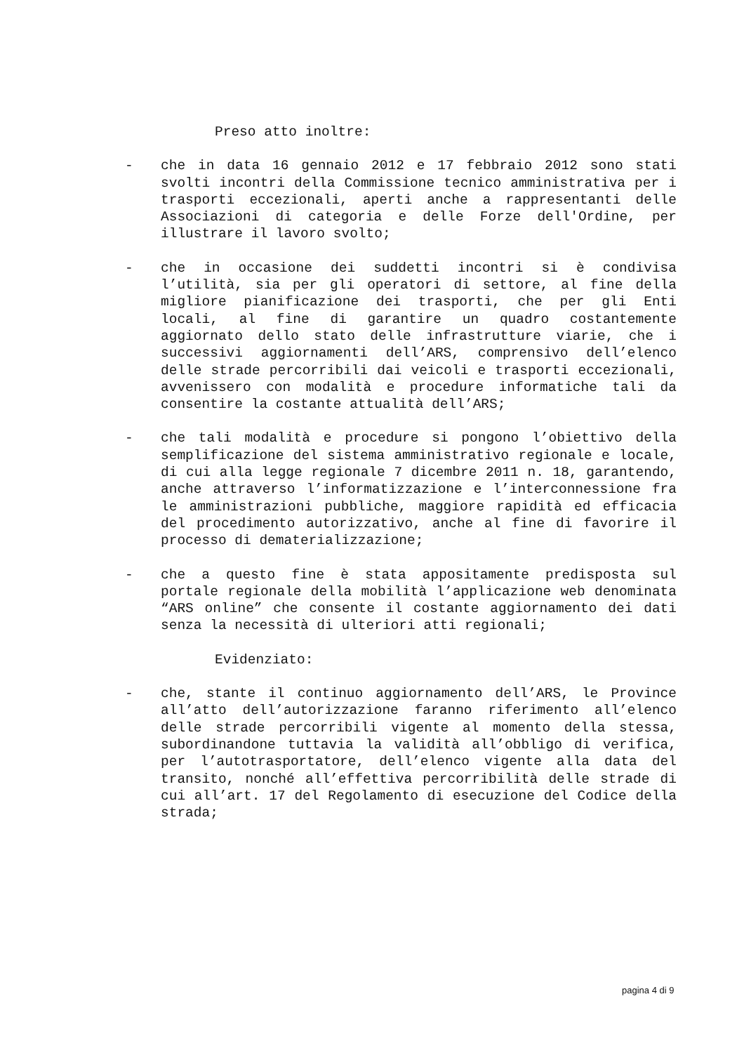Preso atto inoltre:
- che in data 16 gennaio 2012 e 17 febbraio 2012 sono stati svolti incontri della Commissione tecnico amministrativa per i trasporti eccezionali, aperti anche a rappresentanti delle Associazioni di categoria e delle Forze dell'Ordine, per illustrare il lavoro svolto;
- che in occasione dei suddetti incontri si è condivisa l’utilità, sia per gli operatori di settore, al fine della migliore pianificazione dei trasporti, che per gli Enti locali, al fine di garantire un quadro costantemente aggiornato dello stato delle infrastrutture viarie, che i successivi aggiornamenti dell’ARS, comprensivo dell’elenco delle strade percorribili dai veicoli e trasporti eccezionali, avvenissero con modalità e procedure informatiche tali da consentire la costante attualità dell’ARS;
- che tali modalità e procedure si pongono l’obiettivo della semplificazione del sistema amministrativo regionale e locale, di cui alla legge regionale 7 dicembre 2011 n. 18, garantendo, anche attraverso l’informatizzazione e l’interconnessione fra le amministrazioni pubbliche, maggiore rapidità ed efficacia del procedimento autorizzativo, anche al fine di favorire il processo di dematerializzazione;
- che a questo fine è stata appositamente predisposta sul portale regionale della mobilità l’applicazione web denominata “ARS online” che consente il costante aggiornamento dei dati senza la necessità di ulteriori atti regionali;
Evidenziato:
- che, stante il continuo aggiornamento dell’ARS, le Province all’atto dell’autorizzazione faranno riferimento all’elenco delle strade percorribili vigente al momento della stessa, subordinandone tuttavia la validità all’obbligo di verifica, per l’autotrasportatore, dell’elenco vigente alla data del transito, nonché all’effettiva percorribilità delle strade di cui all’art. 17 del Regolamento di esecuzione del Codice della strada;
pagina 4 di 9